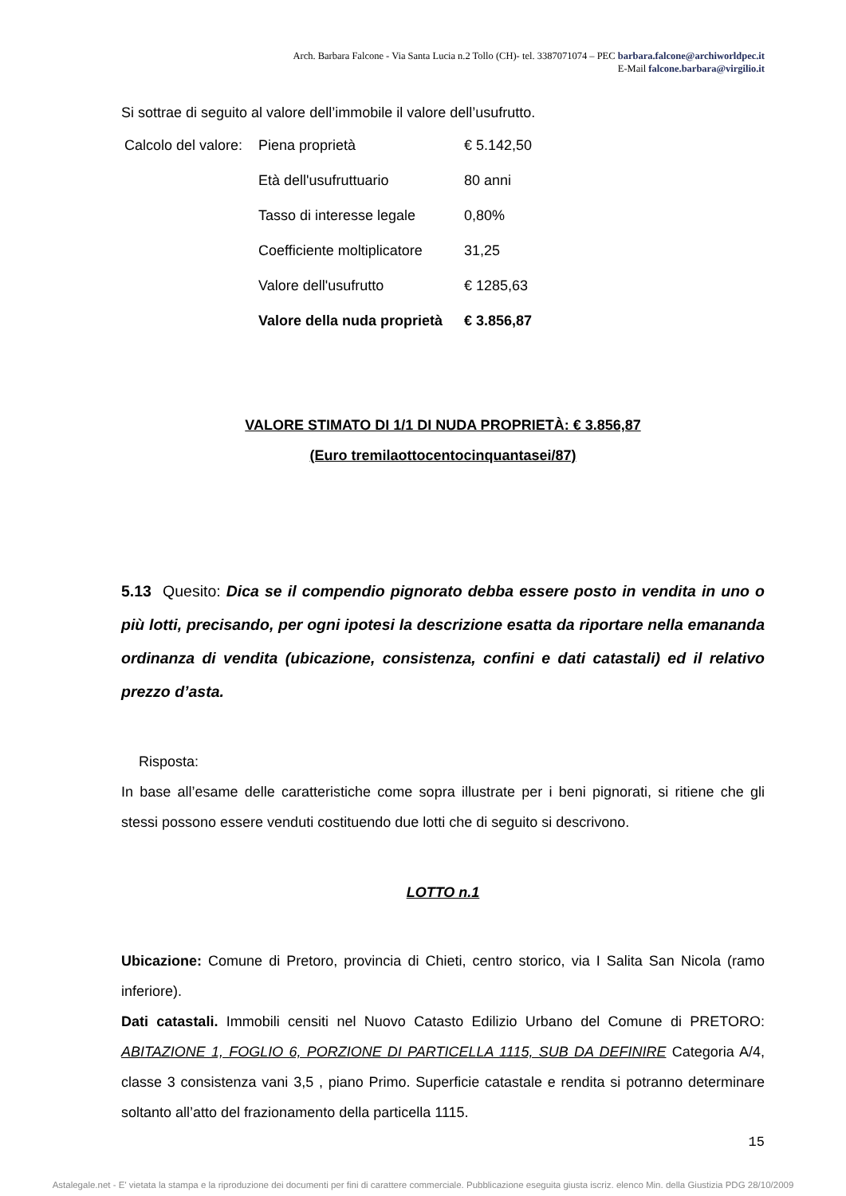Arch. Barbara Falcone - Via Santa Lucia n.2 Tollo (CH)- tel. 3387071074 – PEC barbara.falcone@archiworldpec.it
E-Mail falcone.barbara@virgilio.it
Si sottrae di seguito al valore dell’immobile il valore dell’usufrutto.
| Calcolo del valore: | Piena proprietà | € 5.142,50 |
| | Età dell'usufruttuario | 80 anni |
| | Tasso di interesse legale | 0,80% |
| | Coefficiente moltiplicatore | 31,25 |
| | Valore dell'usufrutto | € 1285,63 |
| | Valore della nuda proprietà | € 3.856,87 |
VALORE STIMATO DI 1/1 DI NUDA PROPRIETÀ: € 3.856,87
(Euro tremilaottocentocinquantasei/87)
5.13 Quesito: Dica se il compendio pignorato debba essere posto in vendita in uno o più lotti, precisando, per ogni ipotesi la descrizione esatta da riportare nella emananda ordinanza di vendita (ubicazione, consistenza, confini e dati catastali) ed il relativo prezzo d’asta.
Risposta:
In base all’esame delle caratteristiche come sopra illustrate per i beni pignorati, si ritiene che gli stessi possono essere venduti costituendo due lotti che di seguito si descrivono.
LOTTO n.1
Ubicazione: Comune di Pretoro, provincia di Chieti, centro storico, via I Salita San Nicola (ramo inferiore).
Dati catastali. Immobili censiti nel Nuovo Catasto Edilizio Urbano del Comune di PRETORO: ABITAZIONE 1, FOGLIO 6, PORZIONE DI PARTICELLA 1115, SUB DA DEFINIRE Categoria A/4, classe 3 consistenza vani 3,5 , piano Primo. Superficie catastale e rendita si potranno determinare soltanto all’atto del frazionamento della particella 1115.
15
Astalegale.net - E' vietata la stampa e la riproduzione dei documenti per fini di carattere commerciale. Pubblicazione eseguita giusta iscriz. elenco Min. della Giustizia PDG 28/10/2009